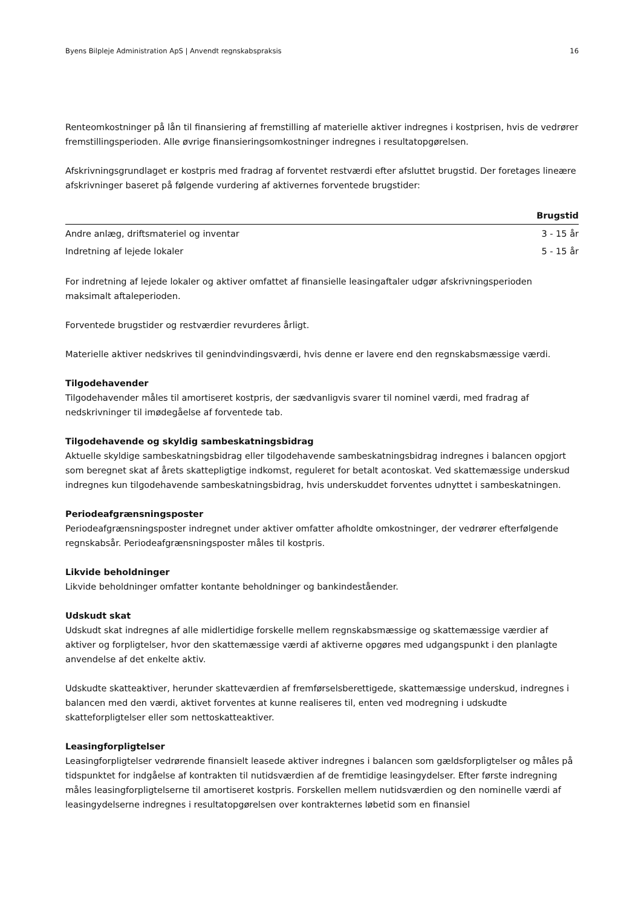Byens Bilpleje Administration ApS | Anvendt regnskabspraksis 16
Renteomkostninger på lån til finansiering af fremstilling af materielle aktiver indregnes i kostprisen, hvis de vedrører fremstillingsperioden. Alle øvrige finansieringsomkostninger indregnes i resultatopgørelsen.
Afskrivningsgrundlaget er kostpris med fradrag af forventet restværdi efter afsluttet brugstid. Der foretages lineære afskrivninger baseret på følgende vurdering af aktivernes forventede brugstider:
| | Brugstid |
| --- | --- |
| Andre anlæg, driftsmateriel og inventar | 3 - 15 år |
| Indretning af lejede lokaler | 5 - 15 år |
For indretning af lejede lokaler og aktiver omfattet af finansielle leasingaftaler udgør afskrivningsperioden maksimalt aftaleperioden.
Forventede brugstider og restværdier revurderes årligt.
Materielle aktiver nedskrives til genindvindingsværdi, hvis denne er lavere end den regnskabsmæssige værdi.
Tilgodehavender
Tilgodehavender måles til amortiseret kostpris, der sædvanligvis svarer til nominel værdi, med fradrag af nedskrivninger til imødegåelse af forventede tab.
Tilgodehavende og skyldig sambeskatningsbidrag
Aktuelle skyldige sambeskatningsbidrag eller tilgodehavende sambeskatningsbidrag indregnes i balancen opgjort som beregnet skat af årets skattepligtige indkomst, reguleret for betalt acontoskat. Ved skattemæssige underskud indregnes kun tilgodehavende sambeskatningsbidrag, hvis underskuddet forventes udnyttet i sambeskatningen.
Periodeafgrænsningsposter
Periodeafgrænsningsposter indregnet under aktiver omfatter afholdte omkostninger, der vedrører efterfølgende regnskabsår. Periodeafgrænsningsposter måles til kostpris.
Likvide beholdninger
Likvide beholdninger omfatter kontante beholdninger og bankindeståender.
Udskudt skat
Udskudt skat indregnes af alle midlertidige forskelle mellem regnskabsmæssige og skattemæssige værdier af aktiver og forpligtelser, hvor den skattemæssige værdi af aktiverne opgøres med udgangspunkt i den planlagte anvendelse af det enkelte aktiv.
Udskudte skatteaktiver, herunder skatteværdien af fremførselsberettigede, skattemæssige underskud, indregnes i balancen med den værdi, aktivet forventes at kunne realiseres til, enten ved modregning i udskudte skatteforpligtelser eller som nettoskatteaktiver.
Leasingforpligtelser
Leasingforpligtelser vedrørende finansielt leasede aktiver indregnes i balancen som gældsforpligtelser og måles på tidspunktet for indgåelse af kontrakten til nutidsværdien af de fremtidige leasingydelser. Efter første indregning måles leasingforpligtelserne til amortiseret kostpris. Forskellen mellem nutidsværdien og den nominelle værdi af leasingydelserne indregnes i resultatopgørelsen over kontrakternes løbetid som en finansiel